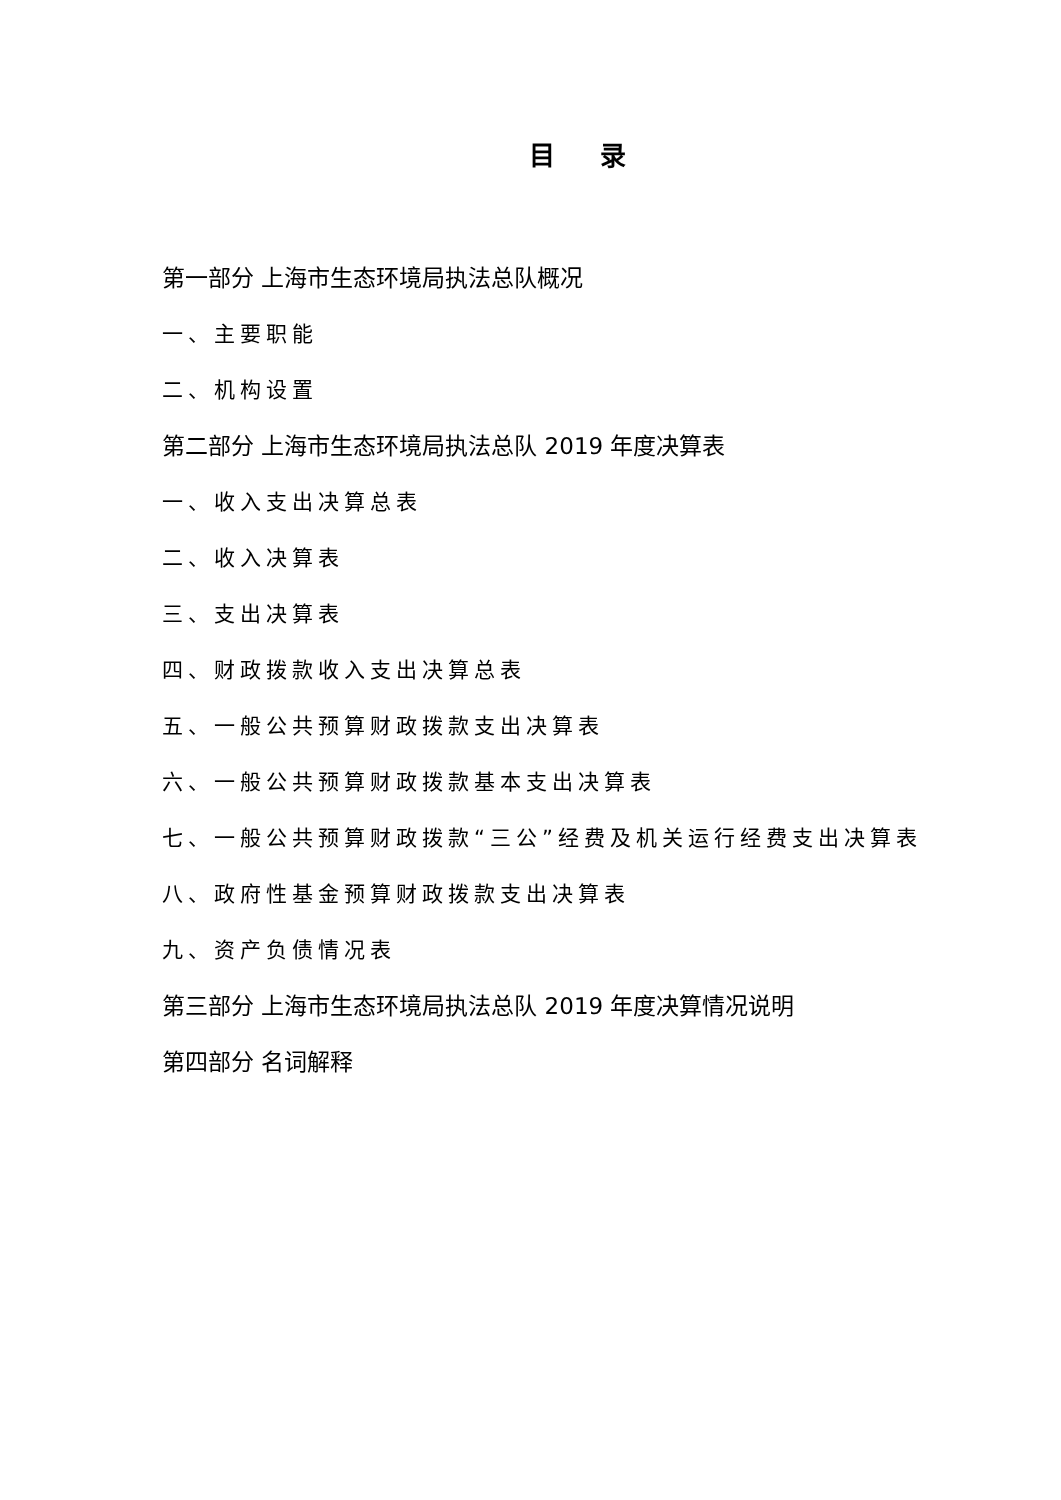目 录
第一部分 上海市生态环境局执法总队概况
一、主要职能
二、机构设置
第二部分 上海市生态环境局执法总队 2019 年度决算表
一、收入支出决算总表
二、收入决算表
三、支出决算表
四、财政拨款收入支出决算总表
五、一般公共预算财政拨款支出决算表
六、一般公共预算财政拨款基本支出决算表
七、一般公共预算财政拨款“三公”经费及机关运行经费支出决算表
八、政府性基金预算财政拨款支出决算表
九、资产负债情况表
第三部分 上海市生态环境局执法总队 2019 年度决算情况说明
第四部分 名词解释